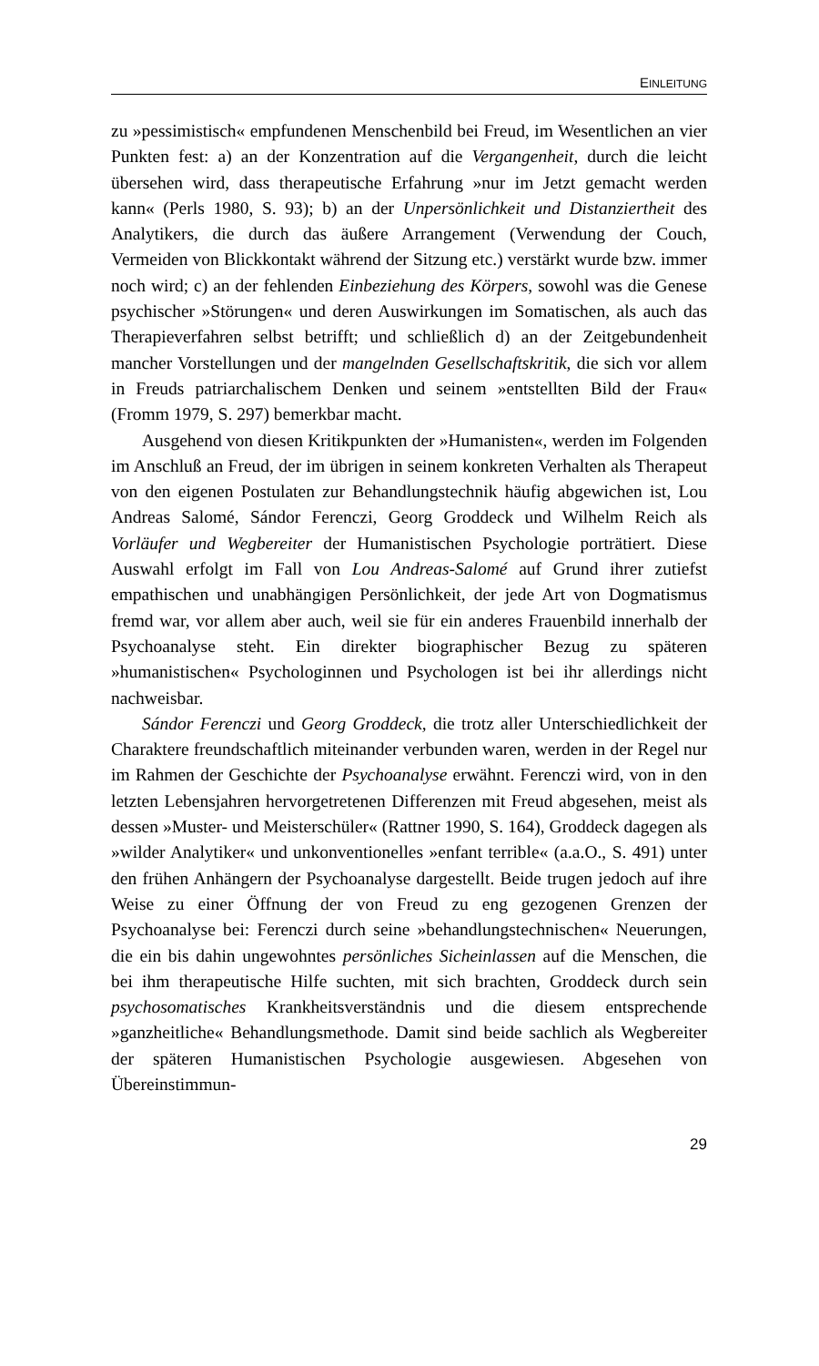EINLEITUNG
zu »pessimistisch« empfundenen Menschenbild bei Freud, im Wesentlichen an vier Punkten fest: a) an der Konzentration auf die Vergangenheit, durch die leicht übersehen wird, dass therapeutische Erfahrung »nur im Jetzt gemacht werden kann« (Perls 1980, S. 93); b) an der Unpersönlichkeit und Distanziertheit des Analytikers, die durch das äußere Arrangement (Verwendung der Couch, Vermeiden von Blickkontakt während der Sitzung etc.) verstärkt wurde bzw. immer noch wird; c) an der fehlenden Einbeziehung des Körpers, sowohl was die Genese psychischer »Störungen« und deren Auswirkungen im Somatischen, als auch das Therapieverfahren selbst betrifft; und schließlich d) an der Zeitgebundenheit mancher Vorstellungen und der mangelnden Gesellschaftskritik, die sich vor allem in Freuds patriarchalischem Denken und seinem »entstellten Bild der Frau« (Fromm 1979, S. 297) bemerkbar macht.
Ausgehend von diesen Kritikpunkten der »Humanisten«, werden im Folgenden im Anschluß an Freud, der im übrigen in seinem konkreten Verhalten als Therapeut von den eigenen Postulaten zur Behandlungstechnik häufig abgewichen ist, Lou Andreas Salomé, Sándor Ferenczi, Georg Groddeck und Wilhelm Reich als Vorläufer und Wegbereiter der Humanistischen Psychologie porträtiert. Diese Auswahl erfolgt im Fall von Lou Andreas-Salomé auf Grund ihrer zutiefst empathischen und unabhängigen Persönlichkeit, der jede Art von Dogmatismus fremd war, vor allem aber auch, weil sie für ein anderes Frauenbild innerhalb der Psychoanalyse steht. Ein direkter biographischer Bezug zu späteren »humanistischen« Psychologinnen und Psychologen ist bei ihr allerdings nicht nachweisbar.
Sándor Ferenczi und Georg Groddeck, die trotz aller Unterschiedlichkeit der Charaktere freundschaftlich miteinander verbunden waren, werden in der Regel nur im Rahmen der Geschichte der Psychoanalyse erwähnt. Ferenczi wird, von in den letzten Lebensjahren hervorgetretenen Differenzen mit Freud abgesehen, meist als dessen »Muster- und Meisterschüler« (Rattner 1990, S. 164), Groddeck dagegen als »wilder Analytiker« und unkonventionelles »enfant terrible« (a.a.O., S. 491) unter den frühen Anhängern der Psychoanalyse dargestellt. Beide trugen jedoch auf ihre Weise zu einer Öffnung der von Freud zu eng gezogenen Grenzen der Psychoanalyse bei: Ferenczi durch seine »behandlungstechnischen« Neuerungen, die ein bis dahin ungewohntes persönliches Sicheinlassen auf die Menschen, die bei ihm therapeutische Hilfe suchten, mit sich brachten, Groddeck durch sein psychosomatisches Krankheitsverständnis und die diesem entsprechende »ganzheitliche« Behandlungsmethode. Damit sind beide sachlich als Wegbereiter der späteren Humanistischen Psychologie ausgewiesen. Abgesehen von Übereinstimmun-
29